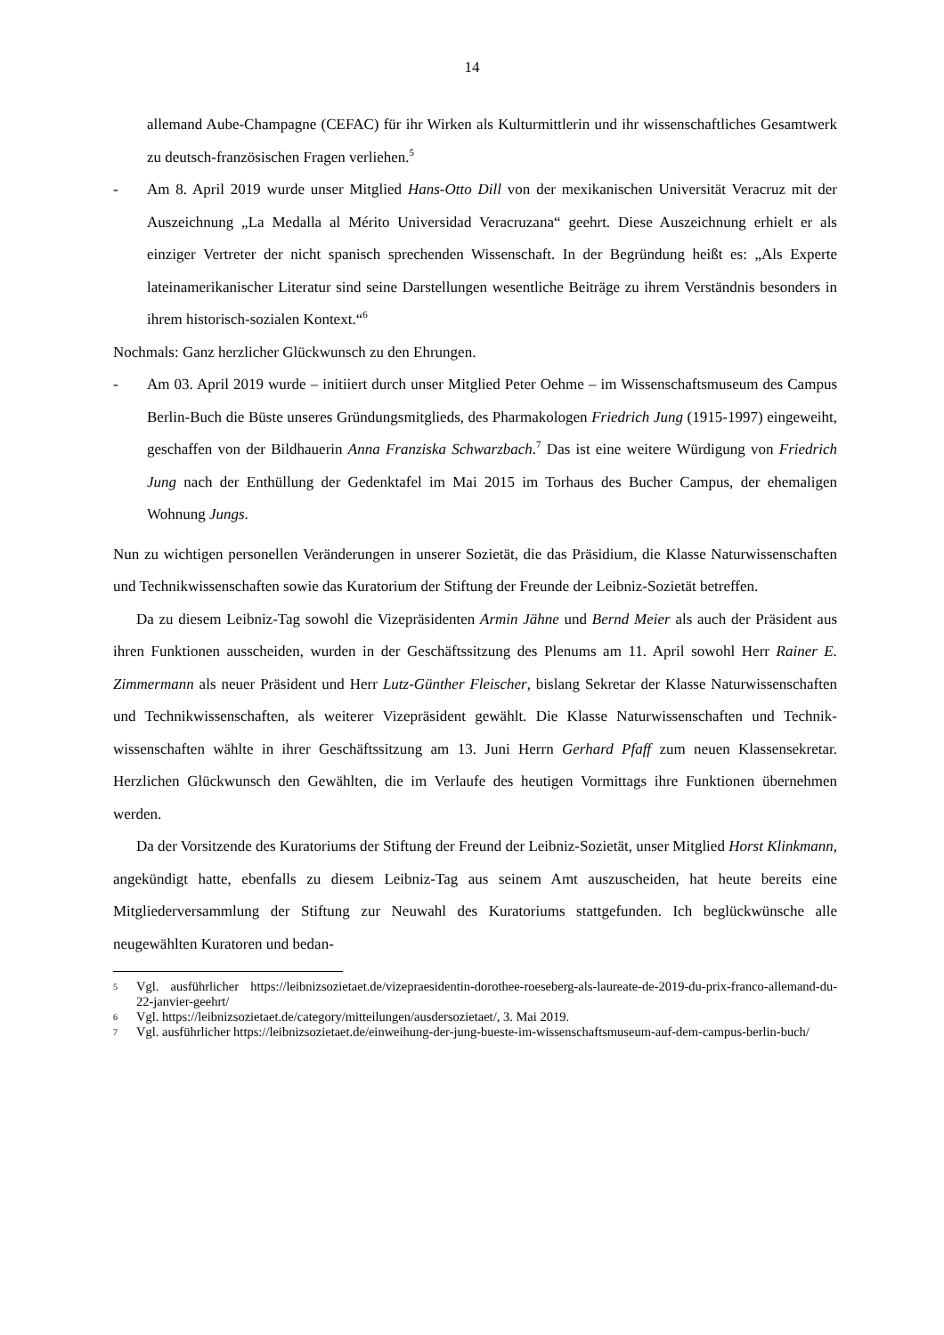14
allemand Aube-Champagne (CEFAC) für ihr Wirken als Kulturmittlerin und ihr wissen­schaftliches Gesamtwerk zu deutsch-französischen Fragen verliehen.<sup>5</sup>
- Am 8. April 2019 wurde unser Mitglied Hans-Otto Dill von der mexikanischen Universi­tät Veracruz mit der Auszeichnung „La Medalla al Mérito Universidad Veracruzana“ ge­ehrt. Diese Auszeichnung erhielt er als einziger Vertreter der nicht spanisch sprechenden Wissenschaft. In der Begründung heißt es: „Als Experte lateinamerikanischer Literatur sind seine Darstellungen wesentliche Beiträge zu ihrem Verständnis besonders in ihrem historisch-sozialen Kontext.“<sup>6</sup>
Nochmals: Ganz herzlicher Glückwunsch zu den Ehrungen.
- Am 03. April 2019 wurde – initiiert durch unser Mitglied Peter Oehme – im Wissen­schaftsmuseum des Campus Berlin-Buch die Büste unseres Gründungsmitglieds, des Pharmakologen Friedrich Jung (1915-1997) eingeweiht, geschaffen von der Bildhauerin Anna Franziska Schwarzbach.<sup>7</sup> Das ist eine weitere Würdigung von Friedrich Jung nach der Enthüllung der Gedenktafel im Mai 2015 im Torhaus des Bucher Campus, der ehe­maligen Wohnung Jungs.
Nun zu wichtigen personellen Veränderungen in unserer Sozietät, die das Präsidium, die Klasse Naturwissenschaften und Technikwissenschaften sowie das Kuratorium der Stiftung der Freunde der Leibniz-Sozietät betreffen.
Da zu diesem Leibniz-Tag sowohl die Vizepräsidenten Armin Jähne und Bernd Meier als auch der Präsident aus ihren Funktionen ausscheiden, wurden in der Geschäftssitzung des Plenums am 11. April sowohl Herr Rainer E. Zimmermann als neuer Präsident und Herr Lutz-Günther Fleischer, bislang Sekretar der Klasse Naturwissenschaften und Technikwissen­schaften, als weiterer Vizepräsident gewählt. Die Klasse Naturwissenschaften und Technik­wissenschaften wählte in ihrer Geschäftssitzung am 13. Juni Herrn Gerhard Pfaff zum neuen Klassensekretar. Herzlichen Glückwunsch den Gewählten, die im Verlaufe des heutigen Vormittags ihre Funktionen übernehmen werden.
Da der Vorsitzende des Kuratoriums der Stiftung der Freund der Leibniz-Sozietät, unser Mitglied Horst Klinkmann, angekündigt hatte, ebenfalls zu diesem Leibniz-Tag aus seinem Amt auszuscheiden, hat heute bereits eine Mitgliederversammlung der Stiftung zur Neuwahl des Kuratoriums stattgefunden. Ich beglückwünsche alle neugewählten Kuratoren und bedan-
5
Vgl. ausführlicher https://leibnizsozietaet.de/vizepraesidentin-dorothee-roeseberg-als-laureate-de-2019-du-prix-franco-allemand-du-22-janvier-geehrt/
6
Vgl. https://leibnizsozietaet.de/category/mitteilungen/ausdersozietaet/, 3. Mai 2019.
7
Vgl. ausführlicher https://leibnizsozietaet.de/einweihung-der-jung-bueste-im-wissenschaftsmuseum-auf-dem-campus-berlin-buch/